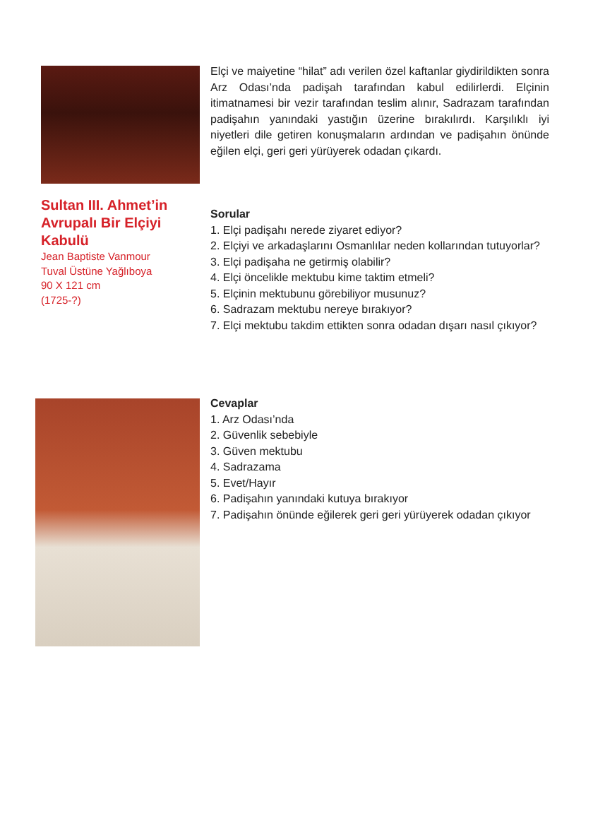Elçi ve maiyetine “hilat” adı verilen özel kaftanlar giydirildikten sonra Arz Odası’nda padişah tarafından kabul edilirlerdi. Elçinin itimatnamesi bir vezir tarafından teslim alınır, Sadrazam tarafından padişahın yanındaki yastığın üzerine bırakılırdı. Karşılıklı iyi niyetleri dile getiren konuşmaların ardından ve padişahın önünde eğilen elçi, geri geri yürüyerek odadan çıkardı.
Sultan III. Ahmet’in Avrupalı Bir Elçiyi Kabulü
Jean Baptiste Vanmour
Tuval Üstüne Yağlıboya
90 X 121 cm
(1725-?)
Sorular
1. Elçi padişahı nerede ziyaret ediyor?
2. Elçiyi ve arkadaşlarını Osmanlılar neden kollarından tutuyorlar?
3. Elçi padişaha ne getirmiş olabilir?
4. Elçi öncelikle mektubu kime taktim etmeli?
5. Elçinin mektubunu görebiliyor musunuz?
6. Sadrazam mektubu nereye bırakıyor?
7. Elçi mektubu takdim ettikten sonra odadan dışarı nasıl çıkıyor?
Cevaplar
1. Arz Odası’nda
2. Güvenlik sebebiyle
3. Güven mektubu
4. Sadrazama
5. Evet/Hayır
6. Padişahın yanındaki kutuya bırakıyor
7. Padişahın önünde eğilerek geri geri yürüyerek odadan çıkıyor